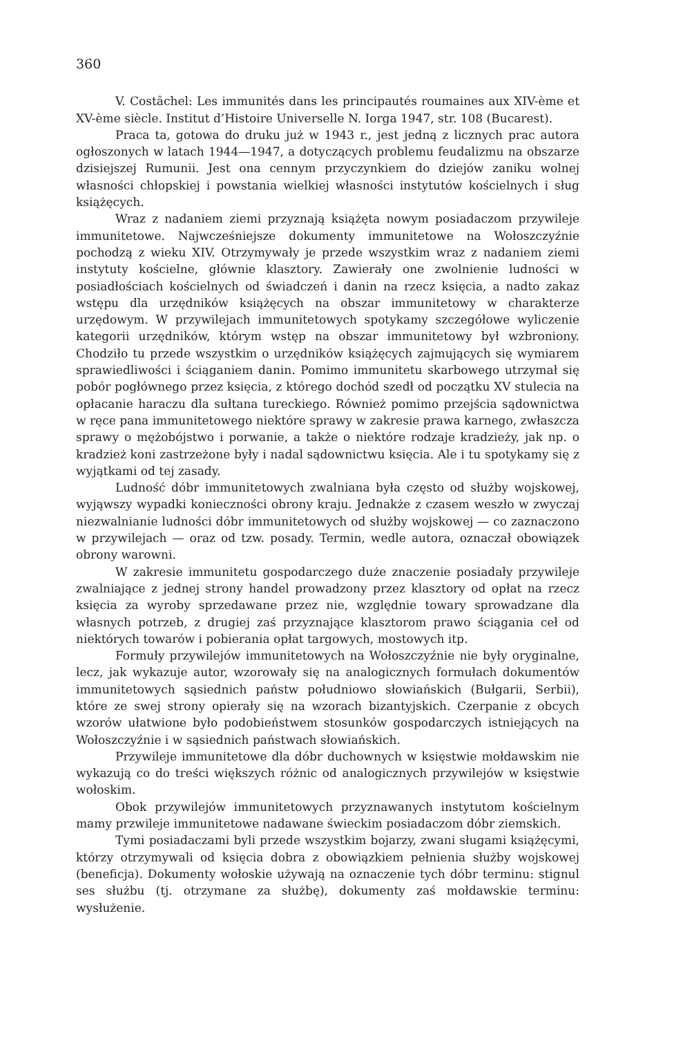360
V. Costâchel: Les immunités dans les principautés roumaines aux XIV-ème et XV-ème siècle. Institut d’Histoire Universelle N. Iorga 1947, str. 108 (Bucarest).
Praca ta, gotowa do druku już w 1943 r., jest jedną z licznych prac autora ogłoszonych w latach 1944—1947, a dotyczących problemu feudalizmu na obszarze dzisiejszej Rumunii. Jest ona cennym przyczynkiem do dziejów zaniku wolnej własności chłopskiej i powstania wielkiej własności instytutów kościelnych i sług książęcych.
Wraz z nadaniem ziemi przyznają książęta nowym posiadaczom przywileje immunitetowe. Najwcześniejsze dokumenty immunitetowe na Wołoszczyźnie pochodzą z wieku XIV. Otrzymywały je przede wszystkim wraz z nadaniem ziemi instytuty kościelne, głównie klasztory. Zawierały one zwolnienie ludności w posiadłościach kościelnych od świadczeń i danin na rzecz księcia, a nadto zakaz wstępu dla urzędników książęcych na obszar immunitetowy w charakterze urzędowym. W przywilejach immunitetowych spotykamy szczegółowe wyliczenie kategorii urzędników, którym wstęp na obszar immunitetowy był wzbroniony. Chodziło tu przede wszystkim o urzędników książęcych zajmujących się wymiarem sprawiedliwości i ściąganiem danin. Pomimo immunitetu skarbowego utrzymał się pobór pogłównego przez księcia, z którego dochód szedł od początku XV stulecia na opłacanie haraczu dla sułtana tureckiego. Również pomimo przejścia sądownictwa w ręce pana immunitetowego niektóre sprawy w zakresie prawa karnego, zwłaszcza sprawy o mężobójstwo i porwanie, a także o niektóre rodzaje kradzieży, jak np. o kradzież koni zastrzeżone były i nadal sądownictwu księcia. Ale i tu spotykamy się z wyjątkami od tej zasady.
Ludność dóbr immunitetowych zwalniana była często od służby wojskowej, wyjąwszy wypadki konieczności obrony kraju. Jednakże z czasem weszło w zwyczaj niezwalnianie ludności dóbr immunitetowych od służby wojskowej — co zaznaczono w przywilejach — oraz od tzw. posady. Termin, wedle autora, oznaczał obowiązek obrony warowni.
W zakresie immunitetu gospodarczego duże znaczenie posiadały przywileje zwalniające z jednej strony handel prowadzony przez klasztory od opłat na rzecz księcia za wyroby sprzedawane przez nie, względnie towary sprowadzane dla własnych potrzeb, z drugiej zaś przyznające klasztorom prawo ściągania ceł od niektórych towarów i pobierania opłat targowych, mostowych itp.
Formuły przywilejów immunitetowych na Wołoszczyźnie nie były oryginalne, lecz, jak wykazuje autor, wzorowały się na analogicznych formułach dokumentów immunitetowych sąsiednich państw południowo słowiańskich (Bułgarii, Serbii), które ze swej strony opierały się na wzorach bizantyjskich. Czerpanie z obcych wzorów ułatwione było podobieństwem stosunków gospodarczych istniejących na Wołoszczyźnie i w sąsiednich państwach słowiańskich.
Przywileje immunitetowe dla dóbr duchownych w księstwie mołdawskim nie wykazują co do treści większych różnic od analogicznych przywilejów w księstwie wołoskim.
Obok przywilejów immunitetowych przyznawanych instytutom kościelnym mamy przwileje immunitetowe nadawane świeckim posiadaczom dóbr ziemskich.
Tymi posiadaczami byli przede wszystkim bojarzy, zwani sługami książęcymi, którzy otrzymywali od księcia dobra z obowiązkiem pełnienia służby wojskowej (beneficja). Dokumenty wołoskie używają na oznaczenie tych dóbr terminu: stignul ses służbu (tj. otrzymane za służbę), dokumenty zaś mołdawskie terminu: wysłużenie.